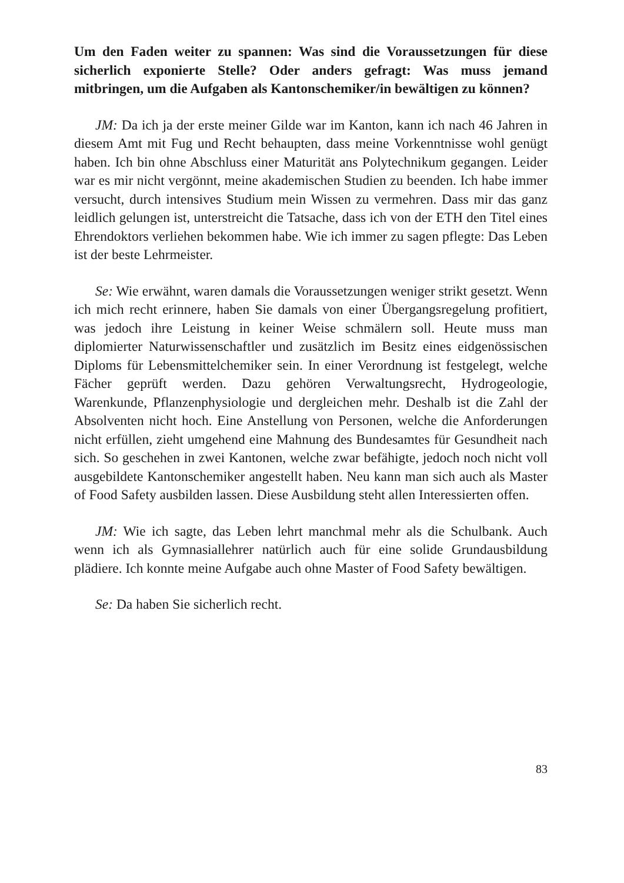Um den Faden weiter zu spannen: Was sind die Voraussetzungen für diese sicherlich exponierte Stelle? Oder anders gefragt: Was muss jemand mitbringen, um die Aufgaben als Kantonschemiker/in bewältigen zu können?
JM: Da ich ja der erste meiner Gilde war im Kanton, kann ich nach 46 Jahren in diesem Amt mit Fug und Recht behaupten, dass meine Vorkenntnisse wohl genügt haben. Ich bin ohne Abschluss einer Maturität ans Polytechnikum gegangen. Leider war es mir nicht vergönnt, meine akademischen Studien zu beenden. Ich habe immer versucht, durch intensives Studium mein Wissen zu vermehren. Dass mir das ganz leidlich gelungen ist, unterstreicht die Tatsache, dass ich von der ETH den Titel eines Ehrendoktors verliehen bekommen habe. Wie ich immer zu sagen pflegte: Das Leben ist der beste Lehrmeister.
Se: Wie erwähnt, waren damals die Voraussetzungen weniger strikt gesetzt. Wenn ich mich recht erinnere, haben Sie damals von einer Übergangsregelung profitiert, was jedoch ihre Leistung in keiner Weise schmälern soll. Heute muss man diplomierter Naturwissenschaftler und zusätzlich im Besitz eines eidgenössischen Diploms für Lebensmittelchemiker sein. In einer Verordnung ist festgelegt, welche Fächer geprüft werden. Dazu gehören Verwaltungsrecht, Hydrogeologie, Warenkunde, Pflanzenphysiologie und dergleichen mehr. Deshalb ist die Zahl der Absolventen nicht hoch. Eine Anstellung von Personen, welche die Anforderungen nicht erfüllen, zieht umgehend eine Mahnung des Bundesamtes für Gesundheit nach sich. So geschehen in zwei Kantonen, welche zwar befähigte, jedoch noch nicht voll ausgebildete Kantonschemiker angestellt haben. Neu kann man sich auch als Master of Food Safety ausbilden lassen. Diese Ausbildung steht allen Interessierten offen.
JM: Wie ich sagte, das Leben lehrt manchmal mehr als die Schulbank. Auch wenn ich als Gymnasiallehrer natürlich auch für eine solide Grundausbildung plädiere. Ich konnte meine Aufgabe auch ohne Master of Food Safety bewältigen.
Se: Da haben Sie sicherlich recht.
83